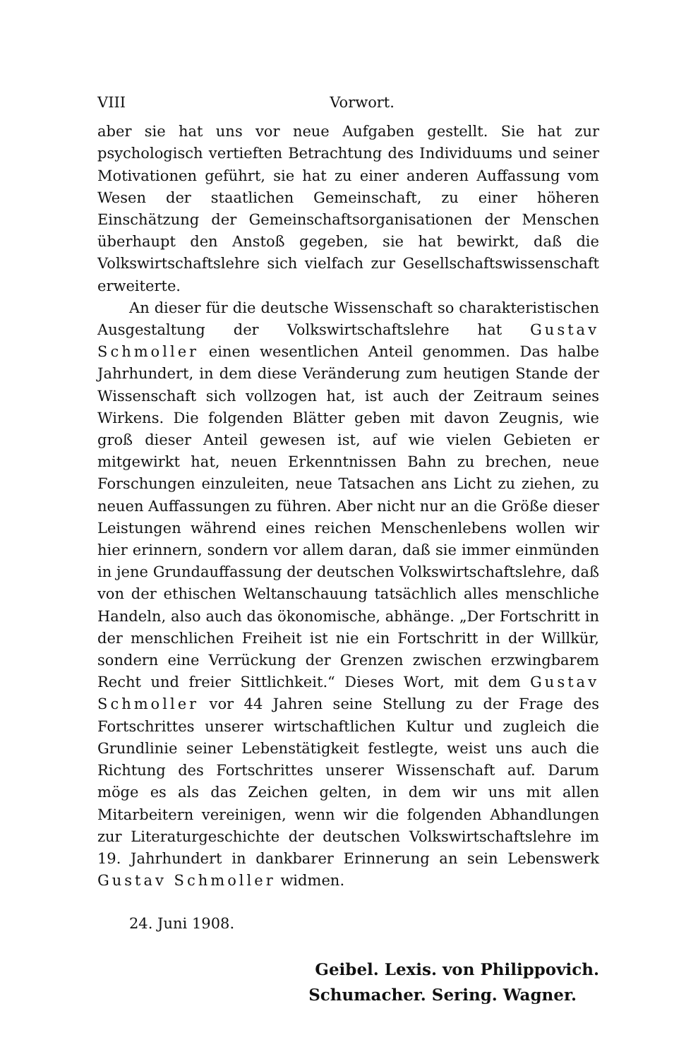VIII Vorwort.
aber sie hat uns vor neue Aufgaben gestellt. Sie hat zur psychologisch vertieften Betrachtung des Individuums und seiner Motivationen geführt, sie hat zu einer anderen Auffassung vom Wesen der staatlichen Gemeinschaft, zu einer höheren Einschätzung der Gemeinschaftsorganisationen der Menschen überhaupt den Anstoß gegeben, sie hat bewirkt, daß die Volkswirtschaftslehre sich vielfach zur Gesellschaftswissenschaft erweiterte.
An dieser für die deutsche Wissenschaft so charakteristischen Ausgestaltung der Volkswirtschaftslehre hat Gustav Schmoller einen wesentlichen Anteil genommen. Das halbe Jahrhundert, in dem diese Veränderung zum heutigen Stande der Wissenschaft sich vollzogen hat, ist auch der Zeitraum seines Wirkens. Die folgenden Blätter geben mit davon Zeugnis, wie groß dieser Anteil gewesen ist, auf wie vielen Gebieten er mitgewirkt hat, neuen Erkenntnissen Bahn zu brechen, neue Forschungen einzuleiten, neue Tatsachen ans Licht zu ziehen, zu neuen Auffassungen zu führen. Aber nicht nur an die Größe dieser Leistungen während eines reichen Menschenlebens wollen wir hier erinnern, sondern vor allem daran, daß sie immer einmünden in jene Grundauffassung der deutschen Volkswirtschaftslehre, daß von der ethischen Weltanschauung tatsächlich alles menschliche Handeln, also auch das ökonomische, abhänge. „Der Fortschritt in der menschlichen Freiheit ist nie ein Fortschritt in der Willkür, sondern eine Verrückung der Grenzen zwischen erzwingbarem Recht und freier Sittlichkeit.“ Dieses Wort, mit dem Gustav Schmoller vor 44 Jahren seine Stellung zu der Frage des Fortschrittes unserer wirtschaftlichen Kultur und zugleich die Grundlinie seiner Lebenstätigkeit festlegte, weist uns auch die Richtung des Fortschrittes unserer Wissenschaft auf. Darum möge es als das Zeichen gelten, in dem wir uns mit allen Mitarbeitern vereinigen, wenn wir die folgenden Abhandlungen zur Literaturgeschichte der deutschen Volkswirtschaftslehre im 19. Jahrhundert in dankbarer Erinnerung an sein Lebenswerk Gustav Schmoller widmen.
24. Juni 1908.
Geibel. Lexis. von Philippovich.
Schumacher. Sering. Wagner.